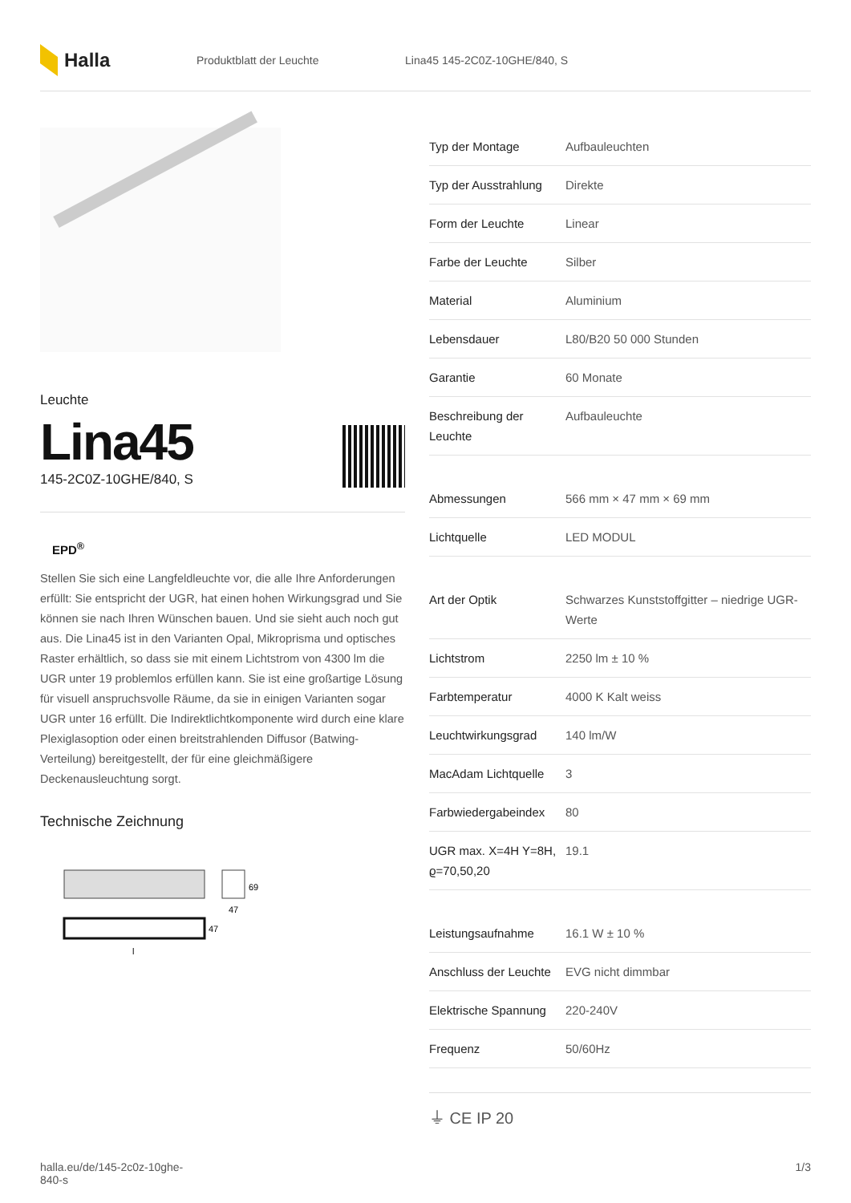Halla
Produktblatt der Leuchte Lina45 145-2C0Z-10GHE/840, S
Leuchte
Lina45
145-2C0Z-10GHE/840, S
EPD<sup>®</sup>
Stellen Sie sich eine Langfeldleuchte vor, die alle Ihre Anforderungen erfüllt: Sie entspricht der UGR, hat einen hohen Wirkungsgrad und Sie können sie nach Ihren Wünschen bauen. Und sie sieht auch noch gut aus. Die Lina45 ist in den Varianten Opal, Mikroprisma und optisches Raster erhältlich, so dass sie mit einem Lichtstrom von 4300 lm die UGR unter 19 problemlos erfüllen kann. Sie ist eine großartige Lösung für visuell anspruchsvolle Räume, da sie in einigen Varianten sogar UGR unter 16 erfüllt. Die Indirektlichtkomponente wird durch eine klare Plexiglasoption oder einen breitstrahlenden Diffusor (Batwing-Verteilung) bereitgestellt, der für eine gleichmäßigere Deckenausleuchtung sorgt.
Technische Zeichnung
69
47
47
l
| Typ der Montage | Aufbauleuchten |
| Typ der Ausstrahlung | Direkte |
| Form der Leuchte | Linear |
| Farbe der Leuchte | Silber |
| Material | Aluminium |
| Lebensdauer | L80/B20 50 000 Stunden |
| Garantie | 60 Monate |
| Beschreibung der Leuchte | Aufbauleuchte |
| Abmessungen | 566 mm × 47 mm × 69 mm |
| Lichtquelle | LED MODUL |
| Art der Optik | Schwarzes Kunststoffgitter – niedrige UGR-Werte |
| Lichtstrom | 2250 lm ± 10 % |
| Farbtemperatur | 4000 K Kalt weiss |
| Leuchtwirkungsgrad | 140 lm/W |
| MacAdam Lichtquelle | 3 |
| Farbwiedergabeindex | 80 |
| UGR max. X=4H Y=8H, ϱ=70,50,20 | 19.1 |
| Leistungsaufnahme | 16.1 W ± 10 % |
| Anschluss der Leuchte | EVG nicht dimmbar |
| Elektrische Spannung | 220-240V |
| Frequenz | 50/60Hz |
⏚ CE IP 20
halla.eu/de/145-2c0z-10ghe-
840-s
1/3